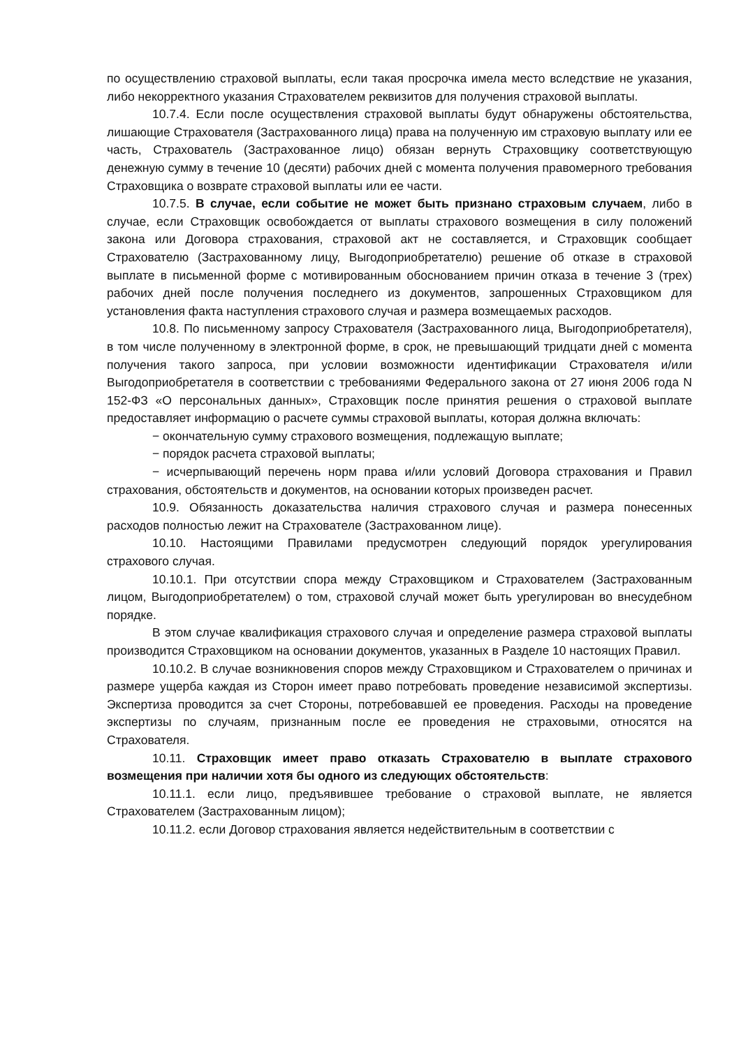по осуществлению страховой выплаты, если такая просрочка имела место вследствие не указания, либо некорректного указания Страхователем реквизитов для получения страховой выплаты.
10.7.4. Если после осуществления страховой выплаты будут обнаружены обстоятельства, лишающие Страхователя (Застрахованного лица) права на полученную им страховую выплату или ее часть, Страхователь (Застрахованное лицо) обязан вернуть Страховщику соответствующую денежную сумму в течение 10 (десяти) рабочих дней с момента получения правомерного требования Страховщика о возврате страховой выплаты или ее части.
10.7.5. В случае, если событие не может быть признано страховым случаем, либо в случае, если Страховщик освобождается от выплаты страхового возмещения в силу положений закона или Договора страхования, страховой акт не составляется, и Страховщик сообщает Страхователю (Застрахованному лицу, Выгодоприобретателю) решение об отказе в страховой выплате в письменной форме с мотивированным обоснованием причин отказа в течение 3 (трех) рабочих дней после получения последнего из документов, запрошенных Страховщиком для установления факта наступления страхового случая и размера возмещаемых расходов.
10.8. По письменному запросу Страхователя (Застрахованного лица, Выгодоприобретателя), в том числе полученному в электронной форме, в срок, не превышающий тридцати дней с момента получения такого запроса, при условии возможности идентификации Страхователя и/или Выгодоприобретателя в соответствии с требованиями Федерального закона от 27 июня 2006 года N 152-ФЗ «О персональных данных», Страховщик после принятия решения о страховой выплате предоставляет информацию о расчете суммы страховой выплаты, которая должна включать:
− окончательную сумму страхового возмещения, подлежащую выплате;
− порядок расчета страховой выплаты;
− исчерпывающий перечень норм права и/или условий Договора страхования и Правил страхования, обстоятельств и документов, на основании которых произведен расчет.
10.9. Обязанность доказательства наличия страхового случая и размера понесенных расходов полностью лежит на Страхователе (Застрахованном лице).
10.10. Настоящими Правилами предусмотрен следующий порядок урегулирования страхового случая.
10.10.1. При отсутствии спора между Страховщиком и Страхователем (Застрахованным лицом, Выгодоприобретателем) о том, страховой случай может быть урегулирован во внесудебном порядке.
В этом случае квалификация страхового случая и определение размера страховой выплаты производится Страховщиком на основании документов, указанных в Разделе 10 настоящих Правил.
10.10.2. В случае возникновения споров между Страховщиком и Страхователем о причинах и размере ущерба каждая из Сторон имеет право потребовать проведение независимой экспертизы. Экспертиза проводится за счет Стороны, потребовавшей ее проведения. Расходы на проведение экспертизы по случаям, признанным после ее проведения не страховыми, относятся на Страхователя.
10.11. Страховщик имеет право отказать Страхователю в выплате страхового возмещения при наличии хотя бы одного из следующих обстоятельств:
10.11.1. если лицо, предъявившее требование о страховой выплате, не является Страхователем (Застрахованным лицом);
10.11.2. если Договор страхования является недействительным в соответствии с